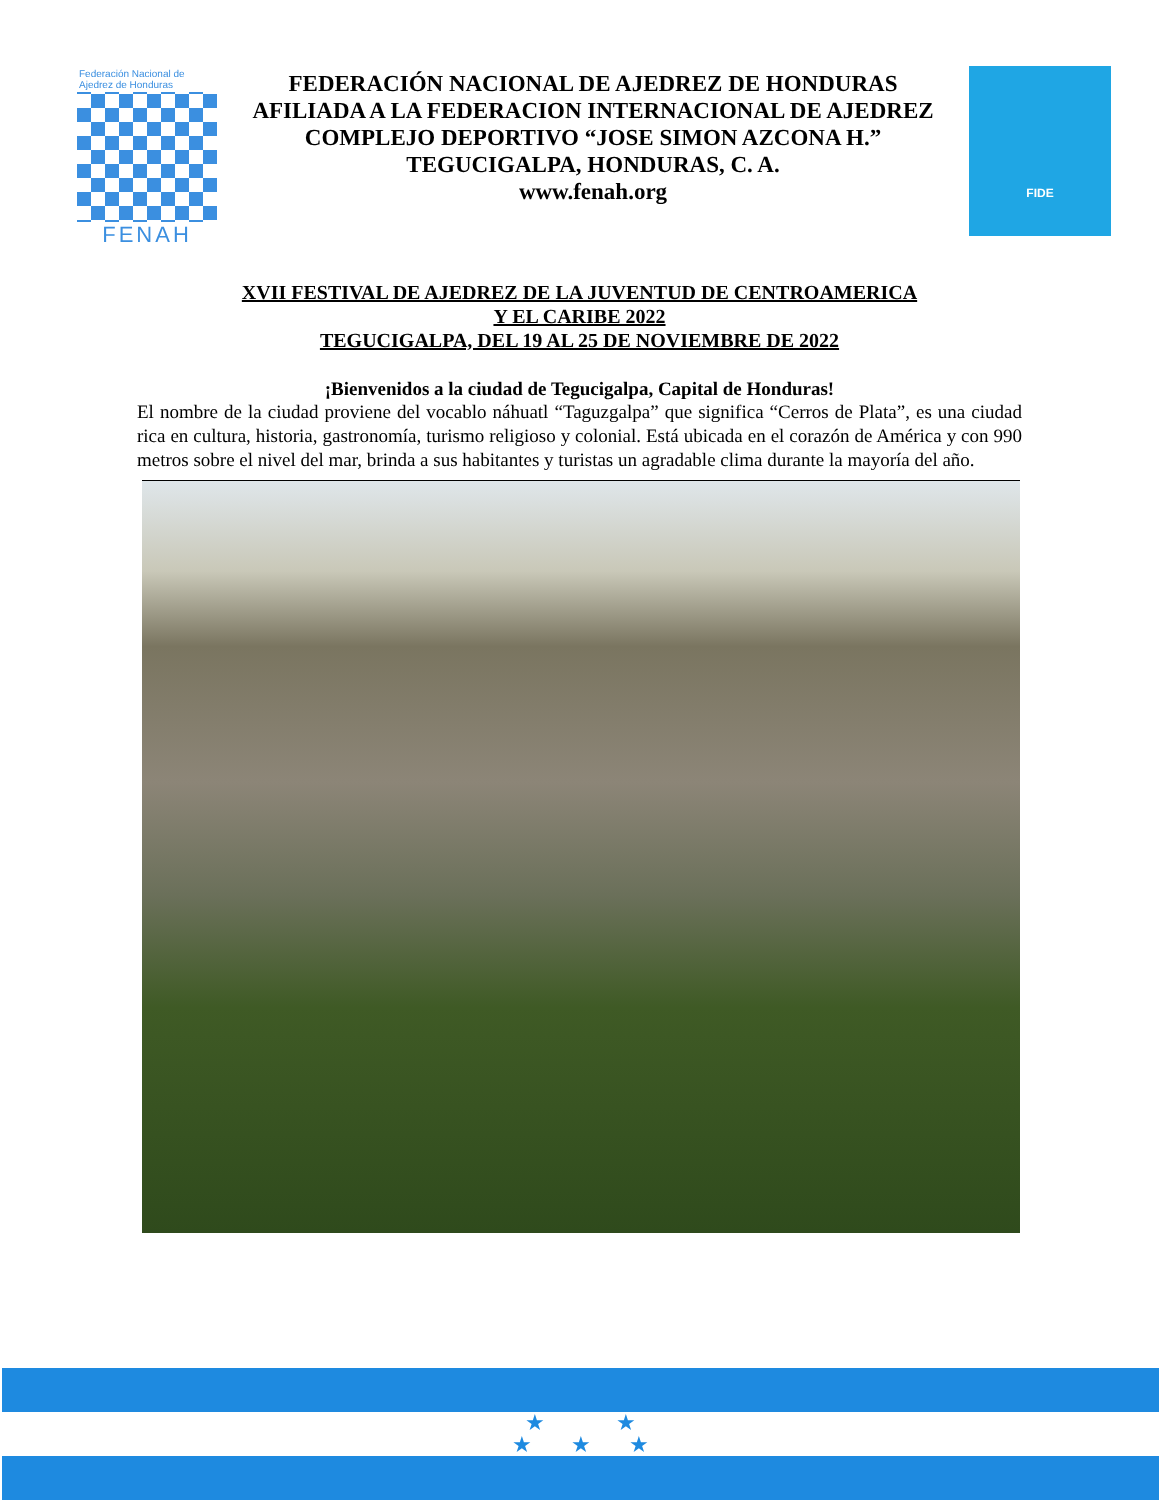Federación Nacional de Ajedrez de Honduras
FENAH
FEDERACIÓN NACIONAL DE AJEDREZ DE HONDURAS
AFILIADA A LA FEDERACION INTERNACIONAL DE AJEDREZ
COMPLEJO DEPORTIVO “JOSE SIMON AZCONA H.”
TEGUCIGALPA, HONDURAS, C. A.
www.fenah.org
FIDE
XVII FESTIVAL DE AJEDREZ DE LA JUVENTUD DE CENTROAMERICA
Y EL CARIBE 2022
TEGUCIGALPA, DEL 19 AL 25 DE NOVIEMBRE DE 2022
¡Bienvenidos a la ciudad de Tegucigalpa, Capital de Honduras!
El nombre de la ciudad proviene del vocablo náhuatl “Taguzgalpa” que significa “Cerros de Plata”, es una ciudad rica en cultura, historia, gastronomía, turismo religioso y colonial. Está ubicada en el corazón de América y con 990 metros sobre el nivel del mar, brinda a sus habitantes y turistas un agradable clima durante la mayoría del año.
★ ★
★ ★ ★